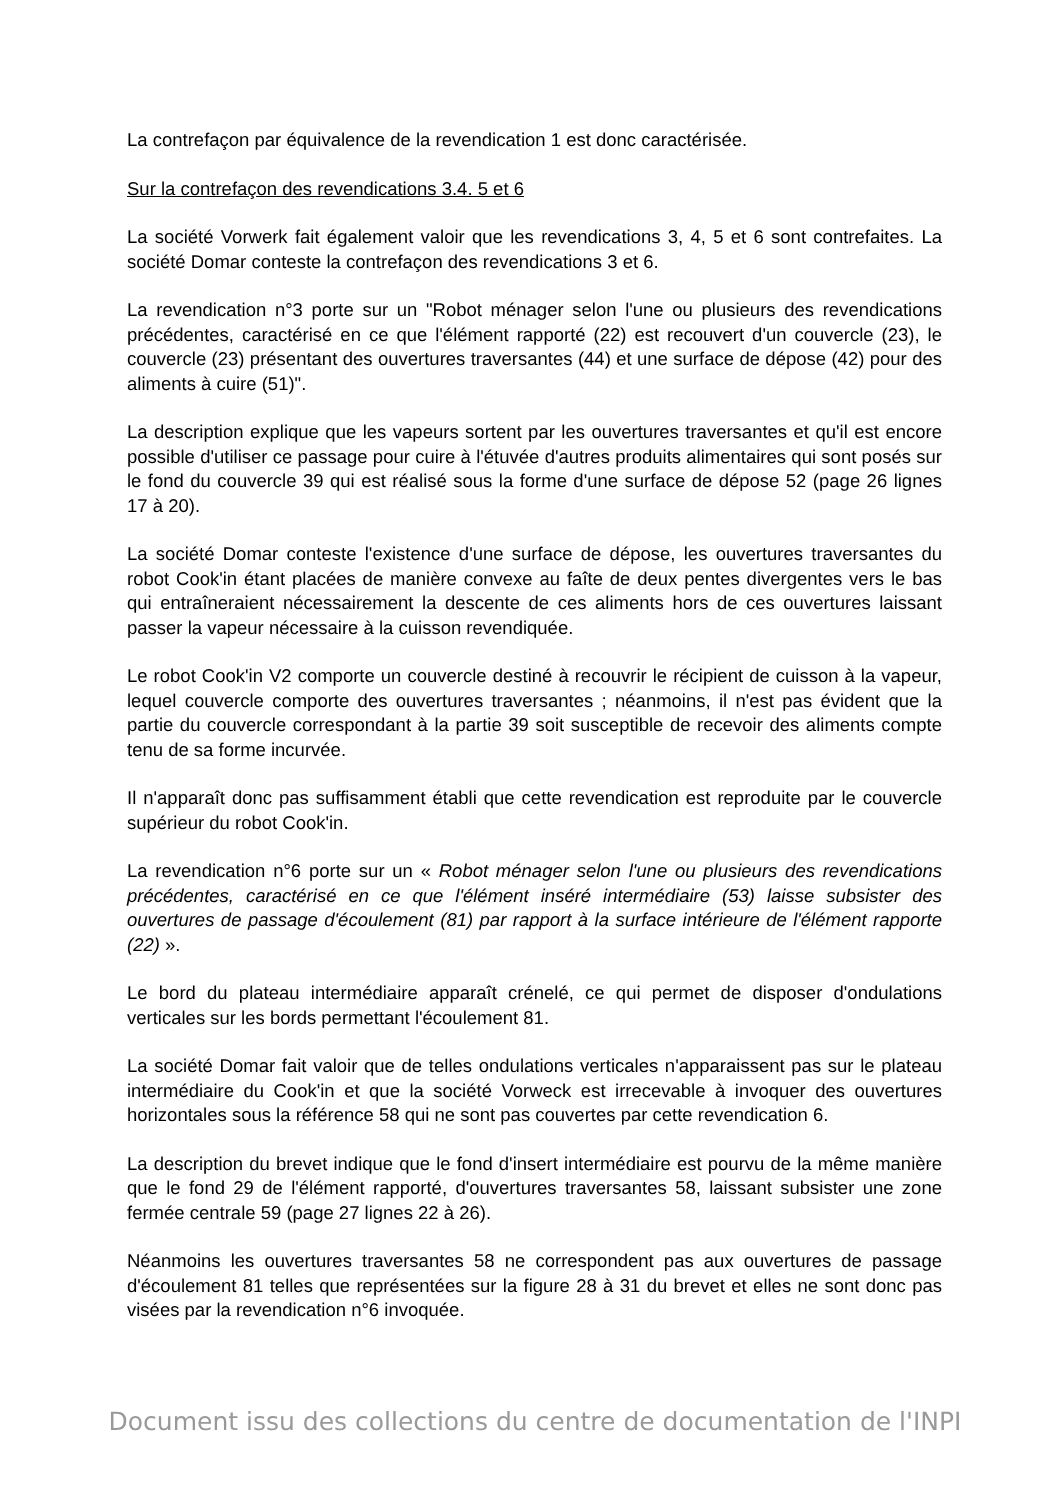La contrefaçon par équivalence de la revendication 1 est donc caractérisée.
Sur la contrefaçon des revendications 3.4. 5 et 6
La société Vorwerk fait également valoir que les revendications 3, 4, 5 et 6 sont contrefaites. La société Domar conteste la contrefaçon des revendications 3 et 6.
La revendication n°3 porte sur un "Robot ménager selon l'une ou plusieurs des revendications précédentes, caractérisé en ce que l'élément rapporté (22) est recouvert d'un couvercle (23), le couvercle (23) présentant des ouvertures traversantes (44) et une surface de dépose (42) pour des aliments à cuire (51)".
La description explique que les vapeurs sortent par les ouvertures traversantes et qu'il est encore possible d'utiliser ce passage pour cuire à l'étuvée d'autres produits alimentaires qui sont posés sur le fond du couvercle 39 qui est réalisé sous la forme d'une surface de dépose 52 (page 26 lignes 17 à 20).
La société Domar conteste l'existence d'une surface de dépose, les ouvertures traversantes du robot Cook'in étant placées de manière convexe au faîte de deux pentes divergentes vers le bas qui entraîneraient nécessairement la descente de ces aliments hors de ces ouvertures laissant passer la vapeur nécessaire à la cuisson revendiquée.
Le robot Cook'in V2 comporte un couvercle destiné à recouvrir le récipient de cuisson à la vapeur, lequel couvercle comporte des ouvertures traversantes ; néanmoins, il n'est pas évident que la partie du couvercle correspondant à la partie 39 soit susceptible de recevoir des aliments compte tenu de sa forme incurvée.
Il n'apparaît donc pas suffisamment établi que cette revendication est reproduite par le couvercle supérieur du robot Cook'in.
La revendication n°6 porte sur un « Robot ménager selon l'une ou plusieurs des revendications précédentes, caractérisé en ce que l'élément inséré intermédiaire (53) laisse subsister des ouvertures de passage d'écoulement (81) par rapport à la surface intérieure de l'élément rapporte (22) ».
Le bord du plateau intermédiaire apparaît crénelé, ce qui permet de disposer d'ondulations verticales sur les bords permettant l'écoulement 81.
La société Domar fait valoir que de telles ondulations verticales n'apparaissent pas sur le plateau intermédiaire du Cook'in et que la société Vorweck est irrecevable à invoquer des ouvertures horizontales sous la référence 58 qui ne sont pas couvertes par cette revendication 6.
La description du brevet indique que le fond d'insert intermédiaire est pourvu de la même manière que le fond 29 de l'élément rapporté, d'ouvertures traversantes 58, laissant subsister une zone fermée centrale 59 (page 27 lignes 22 à 26).
Néanmoins les ouvertures traversantes 58 ne correspondent pas aux ouvertures de passage d'écoulement 81 telles que représentées sur la figure 28 à 31 du brevet et elles ne sont donc pas visées par la revendication n°6 invoquée.
Document issu des collections du centre de documentation de l'INPI